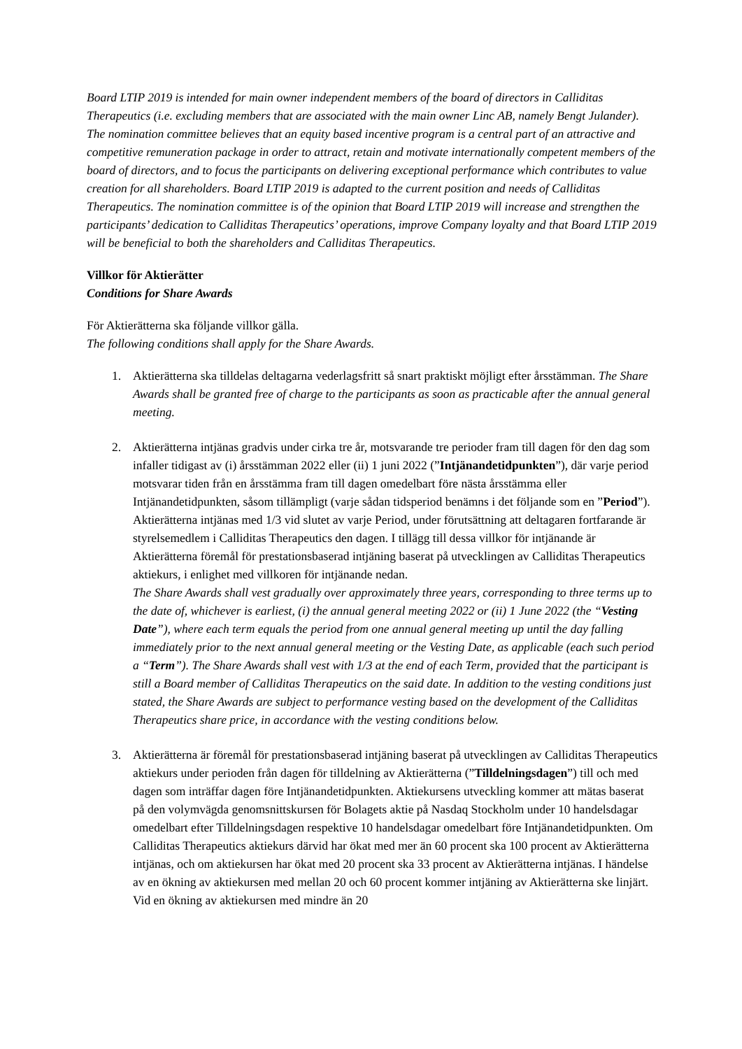Board LTIP 2019 is intended for main owner independent members of the board of directors in Calliditas Therapeutics (i.e. excluding members that are associated with the main owner Linc AB, namely Bengt Julander). The nomination committee believes that an equity based incentive program is a central part of an attractive and competitive remuneration package in order to attract, retain and motivate internationally competent members of the board of directors, and to focus the participants on delivering exceptional performance which contributes to value creation for all shareholders. Board LTIP 2019 is adapted to the current position and needs of Calliditas Therapeutics. The nomination committee is of the opinion that Board LTIP 2019 will increase and strengthen the participants’ dedication to Calliditas Therapeutics’ operations, improve Company loyalty and that Board LTIP 2019 will be beneficial to both the shareholders and Calliditas Therapeutics.
Villkor för Aktierätter
Conditions for Share Awards
För Aktierätterna ska följande villkor gälla.
The following conditions shall apply for the Share Awards.
1. Aktierätterna ska tilldelas deltagarna vederlagsfritt så snart praktiskt möjligt efter årsstämman. The Share Awards shall be granted free of charge to the participants as soon as practicable after the annual general meeting.
2. Aktierätterna intjänas gradvis under cirka tre år, motsvarande tre perioder fram till dagen för den dag som infaller tidigast av (i) årsstämman 2022 eller (ii) 1 juni 2022 (”Intjänandetidpunkten”), där varje period motsvarar tiden från en årsstämma fram till dagen omedelbart före nästa årsstämma eller Intjänandetidpunkten, såsom tillämpligt (varje sådan tidsperiod benämns i det följande som en ”Period”). Aktierätterna intjänas med 1/3 vid slutet av varje Period, under förutsättning att deltagaren fortfarande är styrelsemedlem i Calliditas Therapeutics den dagen. I tillägg till dessa villkor för intjänande är Aktierätterna föremål för prestationsbaserad intjäning baserat på utvecklingen av Calliditas Therapeutics aktiekurs, i enlighet med villkoren för intjänande nedan.
The Share Awards shall vest gradually over approximately three years, corresponding to three terms up to the date of, whichever is earliest, (i) the annual general meeting 2022 or (ii) 1 June 2022 (the “Vesting Date”), where each term equals the period from one annual general meeting up until the day falling immediately prior to the next annual general meeting or the Vesting Date, as applicable (each such period a “Term”). The Share Awards shall vest with 1/3 at the end of each Term, provided that the participant is still a Board member of Calliditas Therapeutics on the said date. In addition to the vesting conditions just stated, the Share Awards are subject to performance vesting based on the development of the Calliditas Therapeutics share price, in accordance with the vesting conditions below.
3. Aktierätterna är föremål för prestationsbaserad intjäning baserat på utvecklingen av Calliditas Therapeutics aktiekurs under perioden från dagen för tilldelning av Aktierätterna (”Tilldelningsdagen”) till och med dagen som inträffar dagen före Intjänandetidpunkten. Aktiekursens utveckling kommer att mätas baserat på den volymvägda genomsnittskursen för Bolagets aktie på Nasdaq Stockholm under 10 handelsdagar omedelbart efter Tilldelningsdagen respektive 10 handelsdagar omedelbart före Intjänandetidpunkten. Om Calliditas Therapeutics aktiekurs därvid har ökat med mer än 60 procent ska 100 procent av Aktierätterna intjänas, och om aktiekursen har ökat med 20 procent ska 33 procent av Aktierätterna intjänas. I händelse av en ökning av aktiekursen med mellan 20 och 60 procent kommer intjäning av Aktierätterna ske linjärt. Vid en ökning av aktiekursen med mindre än 20